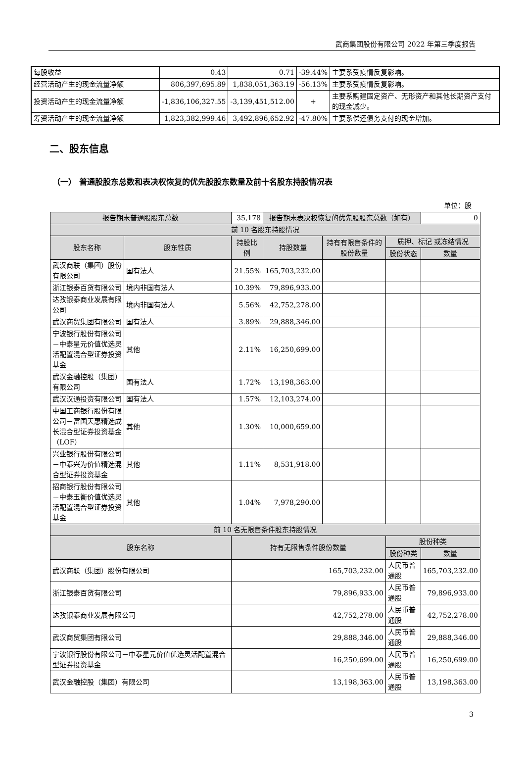武商集团股份有限公司 2022 年第三季度报告
| 每股收益 | 0.43 | 0.71 | -39.44% | 主要系受疫情反复影响。 |
| 经营活动产生的现金流量净额 | 806,397,695.89 | 1,838,051,363.19 | -56.13% | 主要系受疫情反复影响。 |
| 投资活动产生的现金流量净额 | -1,836,106,327.55 | -3,139,451,512.00 | + | 主要系购建固定资产、无形资产和其他长期资产支付的现金减少。 |
| 筹资活动产生的现金流量净额 | 1,823,382,999.46 | 3,492,896,652.92 | -47.80% | 主要系偿还债务支付的现金增加。 |
二、股东信息
（一） 普通股股东总数和表决权恢复的优先股股东数量及前十名股东持股情况表
单位：股
| 报告期末普通股股东总数 | | 35,178 | 报告期末表决权恢复的优先股股东总数（如有） | | | 0 |
| 前 10 名股东持股情况 | | | | | | |
| 股东名称 | 股东性质 | 持股比例 | 持股数量 | 持有有限售条件的股份数量 | 质押、标记 或冻结情况 | |
| | | | | | 股份状态 | 数量 |
| 武汉商联（集团）股份有限公司 | 国有法人 | 21.55% | 165,703,232.00 | | | |
| 浙江银泰百货有限公司 | 境内非国有法人 | 10.39% | 79,896,933.00 | | | |
| 达孜银泰商业发展有限公司 | 境内非国有法人 | 5.56% | 42,752,278.00 | | | |
| 武汉商贸集团有限公司 | 国有法人 | 3.89% | 29,888,346.00 | | | |
| 宁波银行股份有限公司－中泰星元价值优选灵活配置混合型证券投资基金 | 其他 | 2.11% | 16,250,699.00 | | | |
| 武汉金融控股（集团）有限公司 | 国有法人 | 1.72% | 13,198,363.00 | | | |
| 武汉汉通投资有限公司 | 国有法人 | 1.57% | 12,103,274.00 | | | |
| 中国工商银行股份有限公司－富国天惠精选成长混合型证券投资基金（LOF） | 其他 | 1.30% | 10,000,659.00 | | | |
| 兴业银行股份有限公司－中泰兴为价值精选混合型证券投资基金 | 其他 | 1.11% | 8,531,918.00 | | | |
| 招商银行股份有限公司－中泰玉衡价值优选灵活配置混合型证券投资基金 | 其他 | 1.04% | 7,978,290.00 | | | |
| 前 10 名无限售条件股东持股情况 | | | | | | |
| 股东名称 | | 持有无限售条件股份数量 | | | 股份种类 | |
| | | | | | 股份种类 | 数量 |
| 武汉商联（集团）股份有限公司 | | 165,703,232.00 | | | 人民币普通股 | 165,703,232.00 |
| 浙江银泰百货有限公司 | | 79,896,933.00 | | | 人民币普通股 | 79,896,933.00 |
| 达孜银泰商业发展有限公司 | | 42,752,278.00 | | | 人民币普通股 | 42,752,278.00 |
| 武汉商贸集团有限公司 | | 29,888,346.00 | | | 人民币普通股 | 29,888,346.00 |
| 宁波银行股份有限公司－中泰星元价值优选灵活配置混合型证券投资基金 | | 16,250,699.00 | | | 人民币普通股 | 16,250,699.00 |
| 武汉金融控股（集团）有限公司 | | 13,198,363.00 | | | 人民币普通股 | 13,198,363.00 |
3